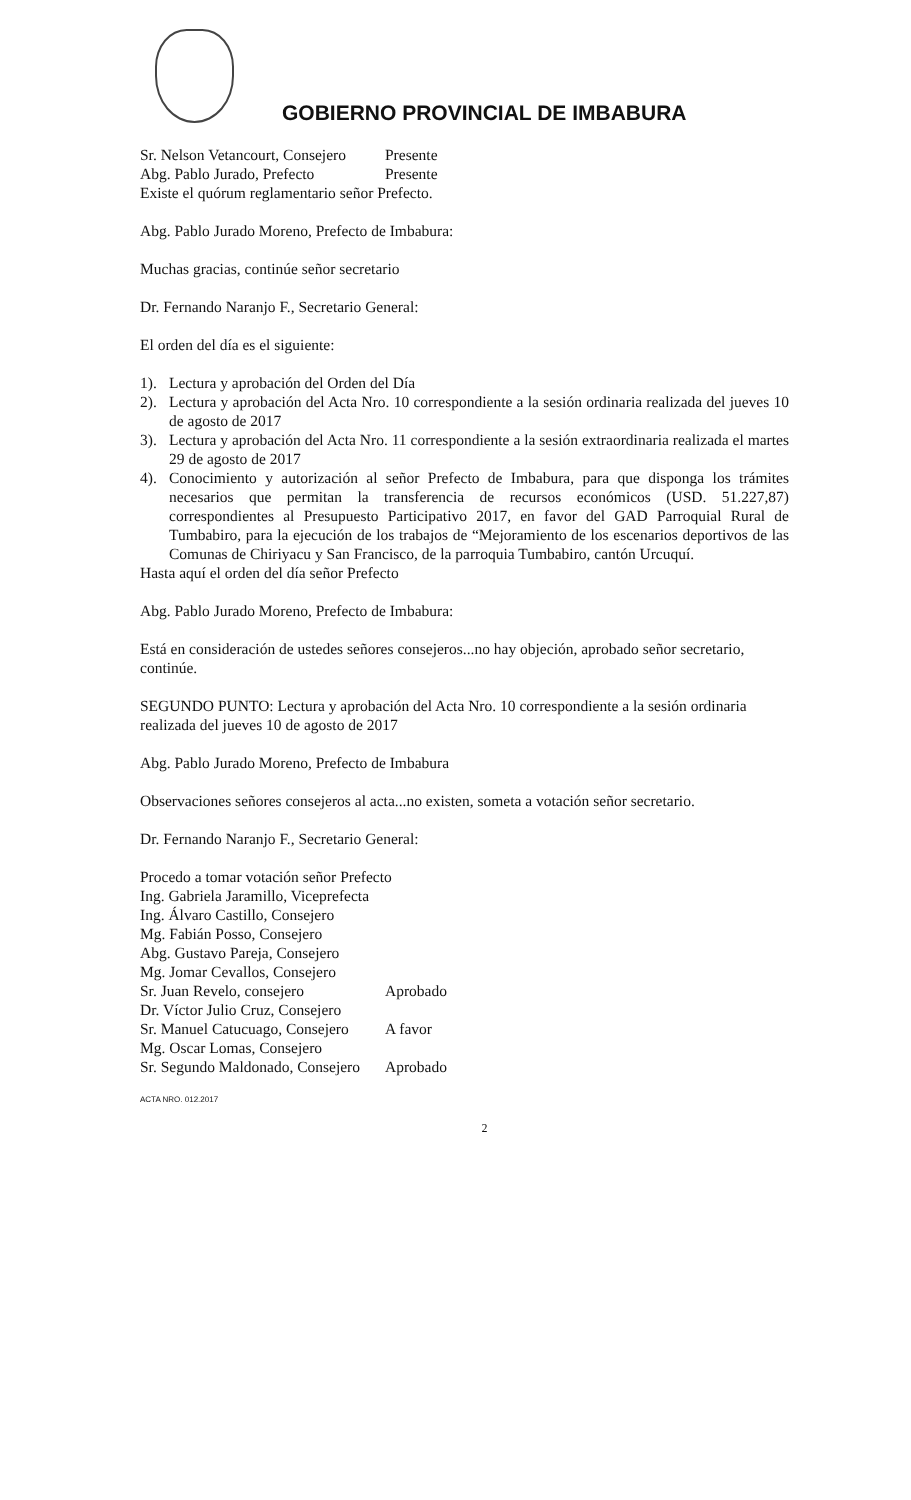GOBIERNO PROVINCIAL DE IMBABURA
Sr. Nelson Vetancourt, Consejero Presente
Abg. Pablo Jurado, Prefecto Presente
Existe el quórum reglamentario señor Prefecto.
Abg. Pablo Jurado Moreno, Prefecto de Imbabura:
Muchas gracias, continúe señor secretario
Dr. Fernando Naranjo F., Secretario General:
El orden del día es el siguiente:
1). Lectura y aprobación del Orden del Día
2). Lectura y aprobación del Acta Nro. 10 correspondiente a la sesión ordinaria realizada del jueves 10 de agosto de 2017
3). Lectura y aprobación del Acta Nro. 11 correspondiente a la sesión extraordinaria realizada el martes 29 de agosto de 2017
4). Conocimiento y autorización al señor Prefecto de Imbabura, para que disponga los trámites necesarios que permitan la transferencia de recursos económicos (USD. 51.227,87) correspondientes al Presupuesto Participativo 2017, en favor del GAD Parroquial Rural de Tumbabiro, para la ejecución de los trabajos de “Mejoramiento de los escenarios deportivos de las Comunas de Chiriyacu y San Francisco, de la parroquia Tumbabiro, cantón Urcuquí.
Hasta aquí el orden del día señor Prefecto
Abg. Pablo Jurado Moreno, Prefecto de Imbabura:
Está en consideración de ustedes señores consejeros...no hay objeción, aprobado señor secretario, continúe.
SEGUNDO PUNTO: Lectura y aprobación del Acta Nro. 10 correspondiente a la sesión ordinaria realizada del jueves 10 de agosto de 2017
Abg. Pablo Jurado Moreno, Prefecto de Imbabura
Observaciones señores consejeros al acta...no existen, someta a votación señor secretario.
Dr. Fernando Naranjo F., Secretario General:
Procedo a tomar votación señor Prefecto
Ing. Gabriela Jaramillo, Viceprefecta
Ing. Álvaro Castillo, Consejero
Mg. Fabián Posso, Consejero
Abg. Gustavo Pareja, Consejero
Mg. Jomar Cevallos, Consejero
Sr. Juan Revelo, consejero Aprobado
Dr. Víctor Julio Cruz, Consejero
Sr. Manuel Catucuago, Consejero A favor
Mg. Oscar Lomas, Consejero
Sr. Segundo Maldonado, Consejero Aprobado
ACTA NRO. 012.2017
2